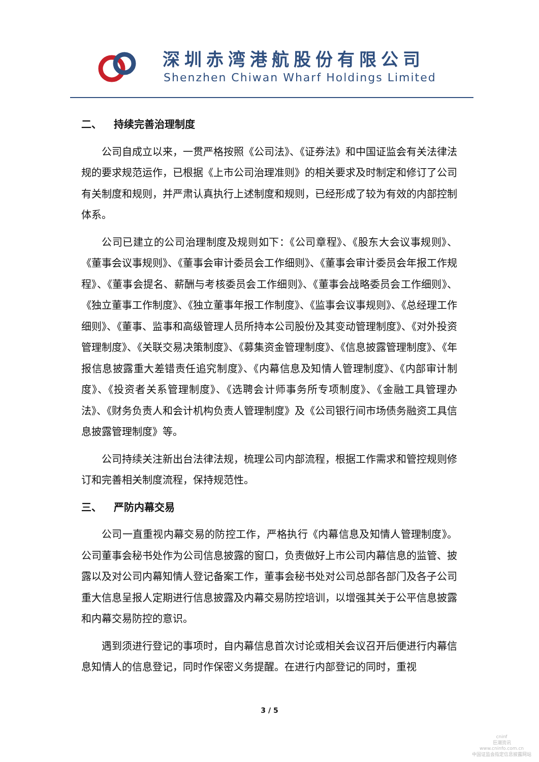深圳赤湾港航股份有限公司
Shenzhen Chiwan Wharf Holdings Limited
二、 持续完善治理制度
公司自成立以来，一贯严格按照《公司法》、《证券法》和中国证监会有关法律法规的要求规范运作，已根据《上市公司治理准则》的相关要求及时制定和修订了公司有关制度和规则，并严肃认真执行上述制度和规则，已经形成了较为有效的内部控制体系。
公司已建立的公司治理制度及规则如下：《公司章程》、《股东大会议事规则》、《董事会议事规则》、《董事会审计委员会工作细则》、《董事会审计委员会年报工作规程》、《董事会提名、薪酬与考核委员会工作细则》、《董事会战略委员会工作细则》、《独立董事工作制度》、《独立董事年报工作制度》、《监事会议事规则》、《总经理工作细则》、《董事、监事和高级管理人员所持本公司股份及其变动管理制度》、《对外投资管理制度》、《关联交易决策制度》、《募集资金管理制度》、《信息披露管理制度》、《年报信息披露重大差错责任追究制度》、《内幕信息及知情人管理制度》、《内部审计制度》、《投资者关系管理制度》、《选聘会计师事务所专项制度》、《金融工具管理办法》、《财务负责人和会计机构负责人管理制度》及《公司银行间市场债务融资工具信息披露管理制度》等。
公司持续关注新出台法律法规，梳理公司内部流程，根据工作需求和管控规则修订和完善相关制度流程，保持规范性。
三、 严防内幕交易
公司一直重视内幕交易的防控工作，严格执行《内幕信息及知情人管理制度》。公司董事会秘书处作为公司信息披露的窗口，负责做好上市公司内幕信息的监管、披露以及对公司内幕知情人登记备案工作，董事会秘书处对公司总部各部门及各子公司重大信息呈报人定期进行信息披露及内幕交易防控培训，以增强其关于公平信息披露和内幕交易防控的意识。
遇到须进行登记的事项时，自内幕信息首次讨论或相关会议召开后便进行内幕信息知情人的信息登记，同时作保密义务提醒。在进行内部登记的同时，重视
3 / 5
cninf
巨潮资讯
www.cninfo.com.cn
中国证监会指定信息披露网站